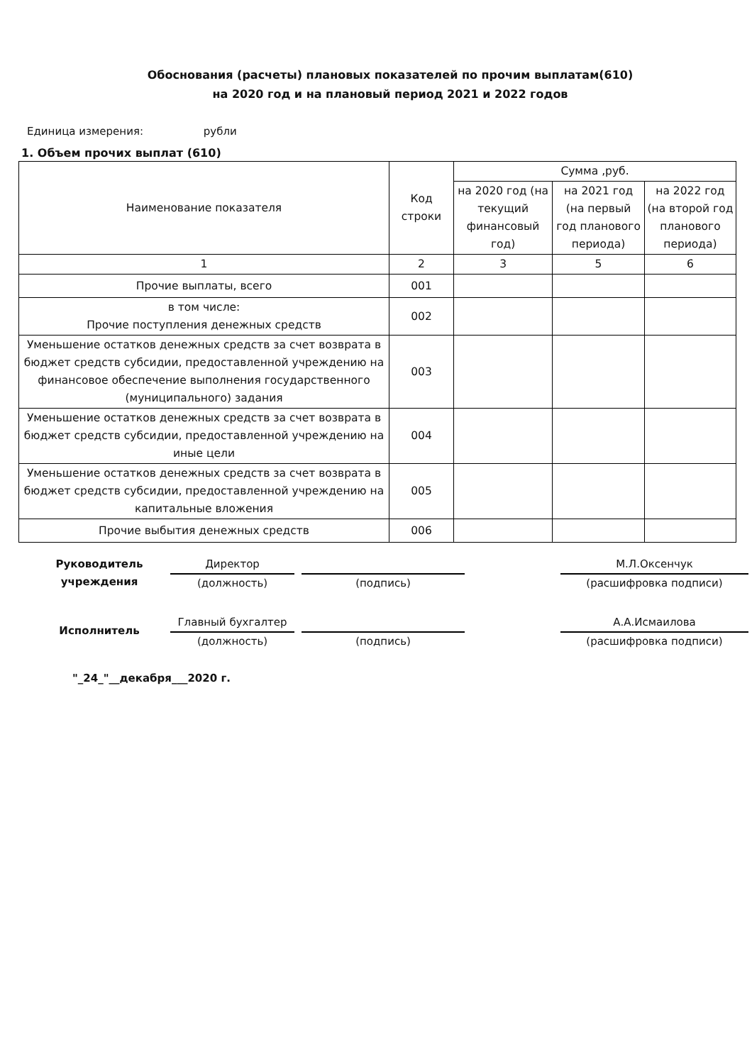Обоснования (расчеты) плановых показателей по прочим выплатам(610)
на 2020 год и на плановый период 2021 и 2022 годов
Единица измерения: рубли
1. Объем прочих выплат (610)
| Наименование показателя | Код строки | Сумма ,руб. | | |
| --- | --- | --- | --- | --- |
| | | на 2020 год (на текущий финансовый год) | на 2021 год (на первый год планового периода) | на 2022 год (на второй год планового периода) |
| 1 | 2 | 3 | 5 | 6 |
| Прочие выплаты, всего | 001 | | | |
| в том числе: Прочие поступления денежных средств | 002 | | | |
| Уменьшение остатков денежных средств за счет возврата в бюджет средств субсидии, предоставленной учреждению на финансовое обеспечение выполнения государственного (муниципального) задания | 003 | | | |
| Уменьшение остатков денежных средств за счет возврата в бюджет средств субсидии, предоставленной учреждению на иные цели | 004 | | | |
| Уменьшение остатков денежных средств за счет возврата в бюджет средств субсидии, предоставленной учреждению на капитальные вложения | 005 | | | |
| Прочие выбытия денежных средств | 006 | | | |
Руководитель учреждения
Директор
(должность)
(подпись)
М.Л.Оксенчук
(расшифровка подписи)
Исполнитель
Главный бухгалтер
(должность)
(подпись)
А.А.Исмаилова
(расшифровка подписи)
"_24_"__декабря___2020 г.